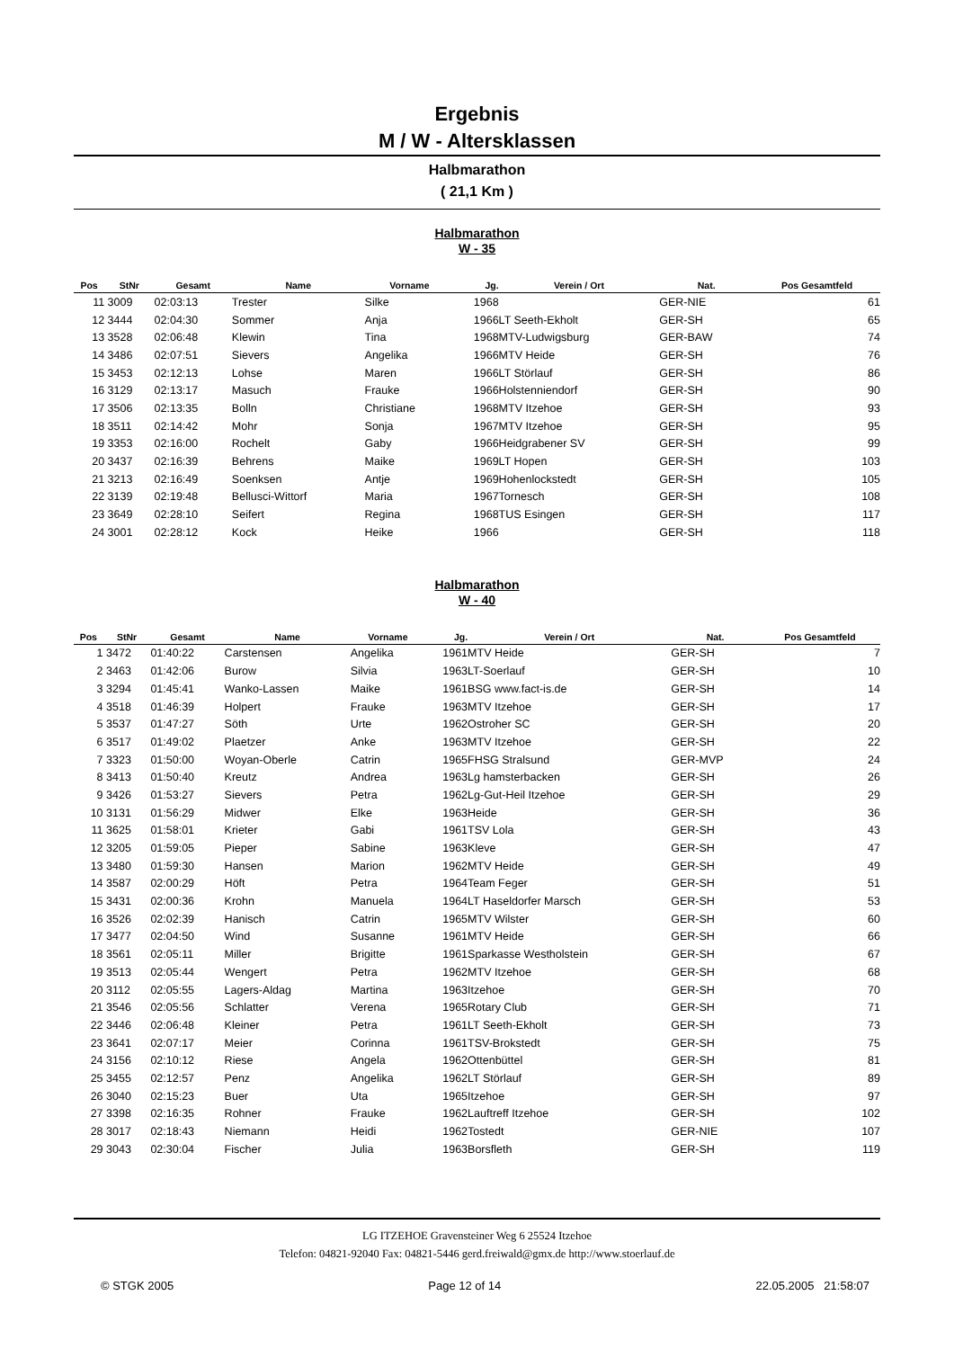Ergebnis
M / W - Altersklassen
Halbmarathon
( 21,1 Km )
Halbmarathon
W - 35
| Pos | StNr | Gesamt | Name | Vorname | Jg. | Verein / Ort | Nat. | Pos Gesamtfeld |
| --- | --- | --- | --- | --- | --- | --- | --- | --- |
| 11 | 3009 | 02:03:13 | Trester | Silke | 1968 | | GER-NIE | 61 |
| 12 | 3444 | 02:04:30 | Sommer | Anja | 1966 | LT Seeth-Ekholt | GER-SH | 65 |
| 13 | 3528 | 02:06:48 | Klewin | Tina | 1968 | MTV-Ludwigsburg | GER-BAW | 74 |
| 14 | 3486 | 02:07:51 | Sievers | Angelika | 1966 | MTV Heide | GER-SH | 76 |
| 15 | 3453 | 02:12:13 | Lohse | Maren | 1966 | LT Störlauf | GER-SH | 86 |
| 16 | 3129 | 02:13:17 | Masuch | Frauke | 1966 | Holstenniendorf | GER-SH | 90 |
| 17 | 3506 | 02:13:35 | Bolln | Christiane | 1968 | MTV Itzehoe | GER-SH | 93 |
| 18 | 3511 | 02:14:42 | Mohr | Sonja | 1967 | MTV Itzehoe | GER-SH | 95 |
| 19 | 3353 | 02:16:00 | Rochelt | Gaby | 1966 | Heidgrabener SV | GER-SH | 99 |
| 20 | 3437 | 02:16:39 | Behrens | Maike | 1969 | LT Hopen | GER-SH | 103 |
| 21 | 3213 | 02:16:49 | Soenksen | Antje | 1969 | Hohenlockstedt | GER-SH | 105 |
| 22 | 3139 | 02:19:48 | Bellusci-Wittorf | Maria | 1967 | Tornesch | GER-SH | 108 |
| 23 | 3649 | 02:28:10 | Seifert | Regina | 1968 | TUS Esingen | GER-SH | 117 |
| 24 | 3001 | 02:28:12 | Kock | Heike | 1966 | | GER-SH | 118 |
Halbmarathon
W - 40
| Pos | StNr | Gesamt | Name | Vorname | Jg. | Verein / Ort | Nat. | Pos Gesamtfeld |
| --- | --- | --- | --- | --- | --- | --- | --- | --- |
| 1 | 3472 | 01:40:22 | Carstensen | Angelika | 1961 | MTV Heide | GER-SH | 7 |
| 2 | 3463 | 01:42:06 | Burow | Silvia | 1963 | LT-Soerlauf | GER-SH | 10 |
| 3 | 3294 | 01:45:41 | Wanko-Lassen | Maike | 1961 | BSG www.fact-is.de | GER-SH | 14 |
| 4 | 3518 | 01:46:39 | Holpert | Frauke | 1963 | MTV Itzehoe | GER-SH | 17 |
| 5 | 3537 | 01:47:27 | Söth | Urte | 1962 | Ostroher SC | GER-SH | 20 |
| 6 | 3517 | 01:49:02 | Plaetzer | Anke | 1963 | MTV Itzehoe | GER-SH | 22 |
| 7 | 3323 | 01:50:00 | Woyan-Oberle | Catrin | 1965 | FHSG Stralsund | GER-MVP | 24 |
| 8 | 3413 | 01:50:40 | Kreutz | Andrea | 1963 | Lg hamsterbacken | GER-SH | 26 |
| 9 | 3426 | 01:53:27 | Sievers | Petra | 1962 | Lg-Gut-Heil Itzehoe | GER-SH | 29 |
| 10 | 3131 | 01:56:29 | Midwer | Elke | 1963 | Heide | GER-SH | 36 |
| 11 | 3625 | 01:58:01 | Krieter | Gabi | 1961 | TSV Lola | GER-SH | 43 |
| 12 | 3205 | 01:59:05 | Pieper | Sabine | 1963 | Kleve | GER-SH | 47 |
| 13 | 3480 | 01:59:30 | Hansen | Marion | 1962 | MTV Heide | GER-SH | 49 |
| 14 | 3587 | 02:00:29 | Höft | Petra | 1964 | Team Feger | GER-SH | 51 |
| 15 | 3431 | 02:00:36 | Krohn | Manuela | 1964 | LT Haseldorfer Marsch | GER-SH | 53 |
| 16 | 3526 | 02:02:39 | Hanisch | Catrin | 1965 | MTV Wilster | GER-SH | 60 |
| 17 | 3477 | 02:04:50 | Wind | Susanne | 1961 | MTV Heide | GER-SH | 66 |
| 18 | 3561 | 02:05:11 | Miller | Brigitte | 1961 | Sparkasse Westholstein | GER-SH | 67 |
| 19 | 3513 | 02:05:44 | Wengert | Petra | 1962 | MTV Itzehoe | GER-SH | 68 |
| 20 | 3112 | 02:05:55 | Lagers-Aldag | Martina | 1963 | Itzehoe | GER-SH | 70 |
| 21 | 3546 | 02:05:56 | Schlatter | Verena | 1965 | Rotary Club | GER-SH | 71 |
| 22 | 3446 | 02:06:48 | Kleiner | Petra | 1961 | LT Seeth-Ekholt | GER-SH | 73 |
| 23 | 3641 | 02:07:17 | Meier | Corinna | 1961 | TSV-Brokstedt | GER-SH | 75 |
| 24 | 3156 | 02:10:12 | Riese | Angela | 1962 | Ottenbüttel | GER-SH | 81 |
| 25 | 3455 | 02:12:57 | Penz | Angelika | 1962 | LT Störlauf | GER-SH | 89 |
| 26 | 3040 | 02:15:23 | Buer | Uta | 1965 | Itzehoe | GER-SH | 97 |
| 27 | 3398 | 02:16:35 | Rohner | Frauke | 1962 | Lauftreff Itzehoe | GER-SH | 102 |
| 28 | 3017 | 02:18:43 | Niemann | Heidi | 1962 | Tostedt | GER-NIE | 107 |
| 29 | 3043 | 02:30:04 | Fischer | Julia | 1963 | Borsfleth | GER-SH | 119 |
LG ITZEHOE Gravensteiner Weg 6 25524 Itzehoe
Telefon: 04821-92040 Fax: 04821-5446 gerd.freiwald@gmx.de http://www.stoerlauf.de
© STGK 2005 Page 12 of 14 22.05.2005 21:58:07